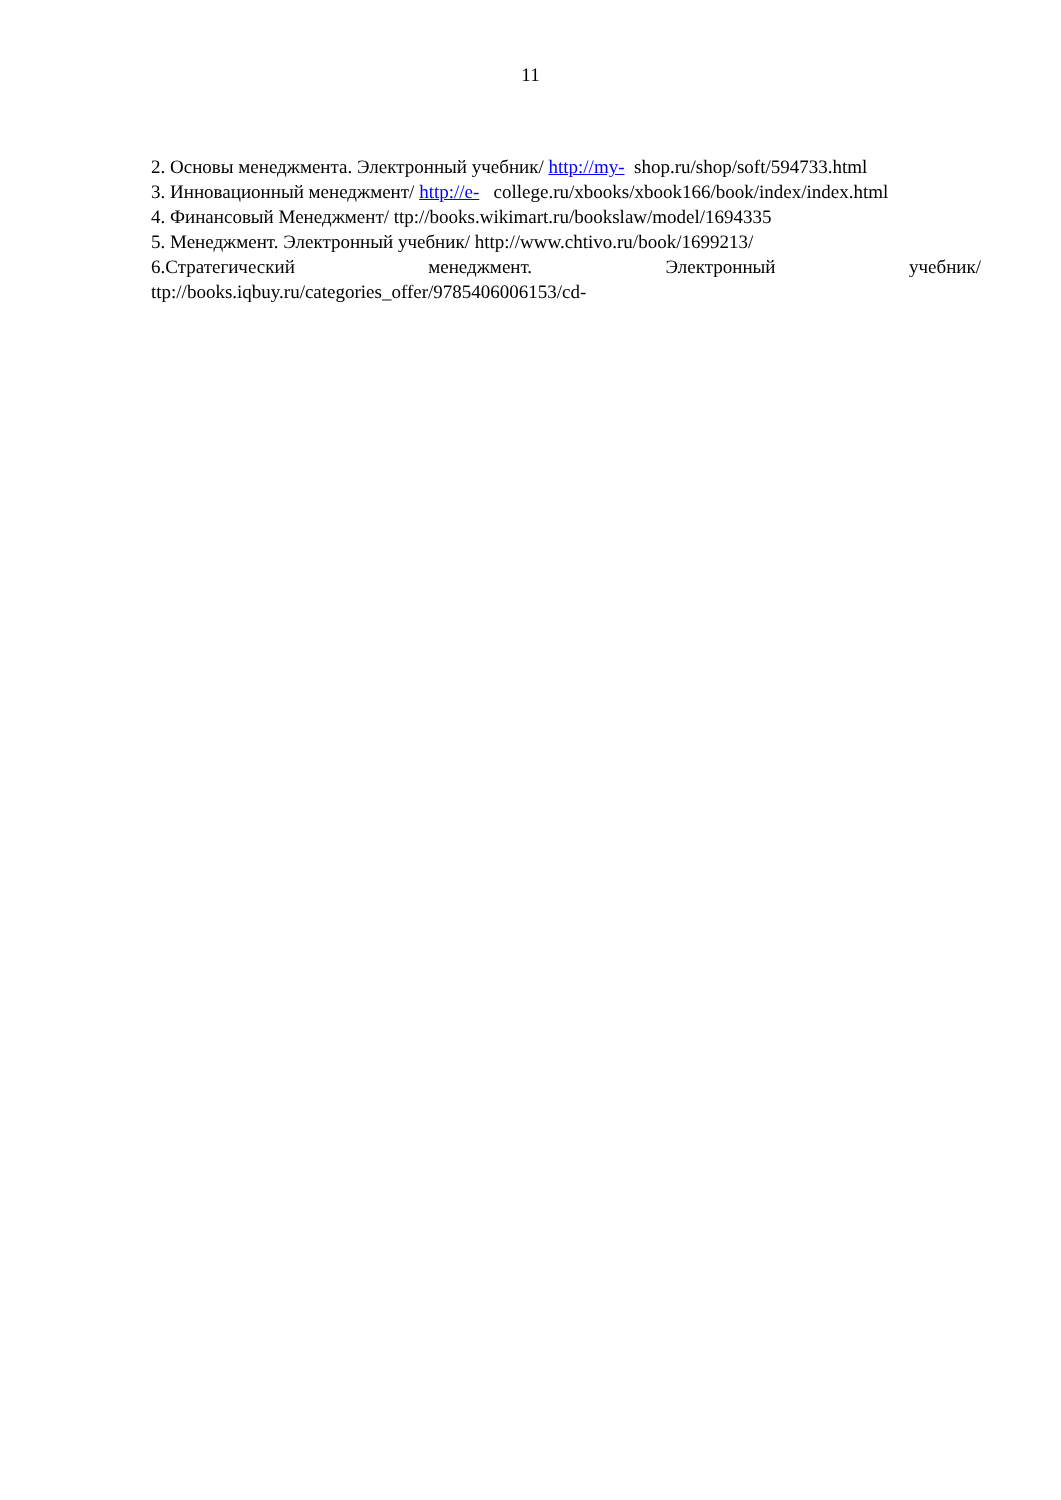11
2. Основы менеджмента. Электронный учебник/ http://my- shop.ru/shop/soft/594733.html
3. Инновационный менеджмент/ http://e- college.ru/xbooks/xbook166/book/index/index.html
4. Финансовый Менеджмент/ ttp://books.wikimart.ru/bookslaw/model/1694335
5. Менеджмент. Электронный учебник/ http://www.chtivo.ru/book/1699213/
6.Стратегический менеджмент. Электронный учебник/
ttp://books.iqbuy.ru/categories_offer/9785406006153/cd-